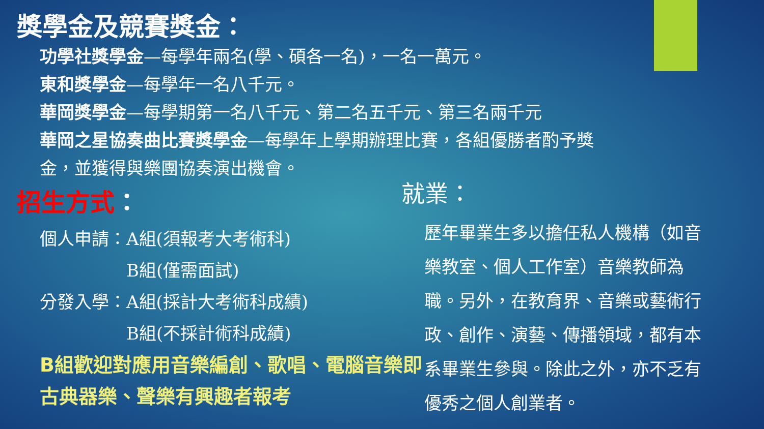獎學金及競賽獎金：
功學社獎學金—每學年兩名(學、碩各一名)，一名一萬元。
東和獎學金—每學年一名八千元。
華岡獎學金—每學期第一名八千元、第二名五千元、第三名兩千元
華岡之星協奏曲比賽獎學金—每學年上學期辦理比賽，各組優勝者酌予獎金，並獲得與樂團協奏演出機會。
招生方式：
個人申請：A組(須報考大考術科)
　　　　　B組(僅需面試)
分發入學：A組(採計大考術科成績)
　　　　　B組(不採計術科成績)
B組歡迎對應用音樂編創、歌唱、電腦音樂即古典器樂、聲樂有興趣者報考
就業：
歷年畢業生多以擔任私人機構（如音樂教室、個人工作室）音樂教師為職。另外，在教育界、音樂或藝術行政、創作、演藝、傳播領域，都有本系畢業生參與。除此之外，亦不乏有優秀之個人創業者。